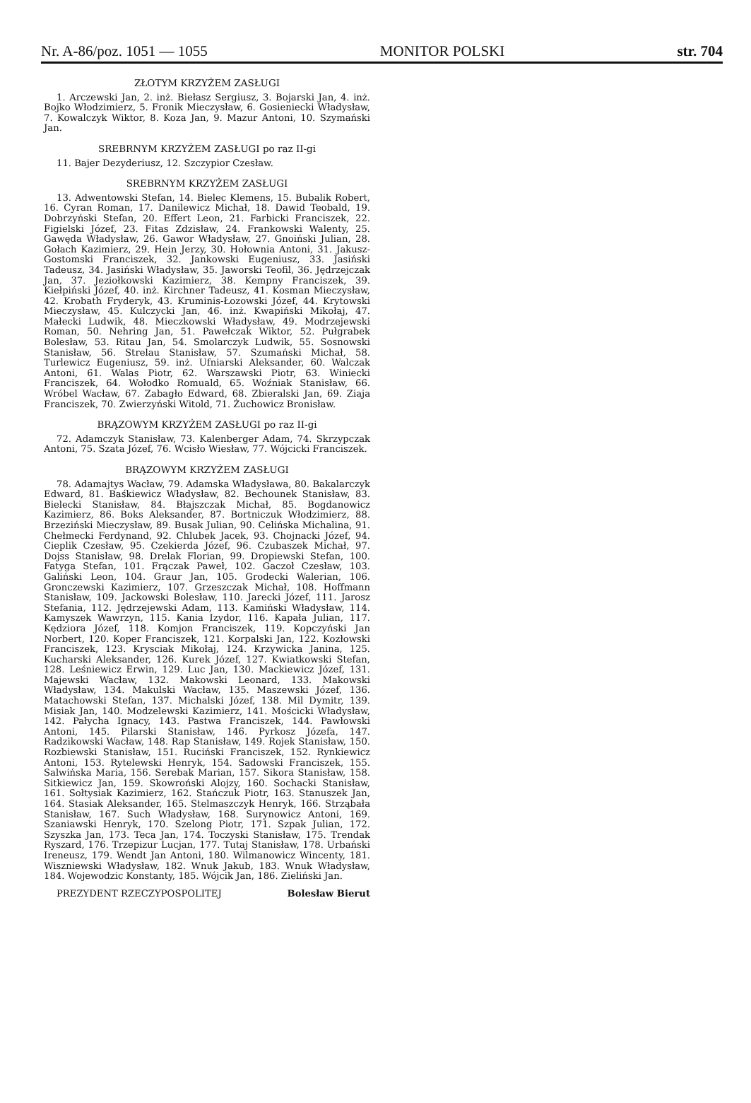Nr. A-86/poz. 1051 — 1055 MONITOR POLSKI str. 704
ZŁOTYM KRZYŻEM ZASŁUGI
1. Arczewski Jan, 2. inż. Biełasz Sergiusz, 3. Bojarski Jan, 4. inż. Bojko Włodzimierz, 5. Fronik Mieczysław, 6. Gosieniecki Władysław, 7. Kowalczyk Wiktor, 8. Koza Jan, 9. Mazur Antoni, 10. Szymański Jan.
SREBRNYM KRZYŻEM ZASŁUGI po raz II-gi
11. Bajer Dezyderiusz, 12. Szczypior Czesław.
SREBRNYM KRZYŻEM ZASŁUGI
13. Adwentowski Stefan, 14. Bielec Klemens, 15. Bubalik Robert, 16. Cyran Roman, 17. Danilewicz Michał, 18. Dawid Teobald, 19. Dobrzyński Stefan, 20. Effert Leon, 21. Farbicki Franciszek, 22. Figielski Józef, 23. Fitas Zdzisław, 24. Frankowski Walenty, 25. Gawęda Władysław, 26. Gawor Władysław, 27. Gnoiński Julian, 28. Gołach Kazimierz, 29. Hein Jerzy, 30. Hołownia Antoni, 31. Jakusz-Gostomski Franciszek, 32. Jankowski Eugeniusz, 33. Jasiński Tadeusz, 34. Jasiński Władysław, 35. Jaworski Teofil, 36. Jędrzejczak Jan, 37. Jeziołkowski Kazimierz, 38. Kempny Franciszek, 39. Kiełpiński Józef, 40. inż. Kirchner Tadeusz, 41. Kosman Mieczysław, 42. Krobath Fryderyk, 43. Kruminis-Łozowski Józef, 44. Krytowski Mieczysław, 45. Kulczycki Jan, 46. inż. Kwapiński Mikołaj, 47. Małecki Ludwik, 48. Mieczkowski Władysław, 49. Modrzejewski Roman, 50. Nehring Jan, 51. Pawełczak Wiktor, 52. Pułgrabek Bolesław, 53. Ritau Jan, 54. Smolarczyk Ludwik, 55. Sosnowski Stanisław, 56. Strelau Stanisław, 57. Szumański Michał, 58. Turlewicz Eugeniusz, 59. inż. Ufniarski Aleksander, 60. Walczak Antoni, 61. Walas Piotr, 62. Warszawski Piotr, 63. Winiecki Franciszek, 64. Wołodko Romuald, 65. Woźniak Stanisław, 66. Wróbel Wacław, 67. Zabagło Edward, 68. Zbieralski Jan, 69. Ziaja Franciszek, 70. Zwierzyński Witold, 71. Żuchowicz Bronisław.
BRĄZOWYM KRZYŻEM ZASŁUGI po raz II-gi
72. Adamczyk Stanisław, 73. Kalenberger Adam, 74. Skrzypczak Antoni, 75. Szata Józef, 76. Wcisło Wiesław, 77. Wójcicki Franciszek.
BRĄZOWYM KRZYŻEM ZASŁUGI
78. Adamajtys Wacław, 79. Adamska Władysława, 80. Bakalarczyk Edward, 81. Baśkiewicz Władysław, 82. Bechounek Stanisław, 83. Bielecki Stanisław, 84. Błajszczak Michał, 85. Bogdanowicz Kazimierz, 86. Boks Aleksander, 87. Bortniczuk Włodzimierz, 88. Brzeziński Mieczysław, 89. Busak Julian, 90. Celińska Michalina, 91. Chełmecki Ferdynand, 92. Chlubek Jacek, 93. Chojnacki Józef, 94. Cieplik Czesław, 95. Czekierda Józef, 96. Czubaszek Michał, 97. Dojss Stanisław, 98. Drelak Florian, 99. Dropiewski Stefan, 100. Fatyga Stefan, 101. Frączak Paweł, 102. Gaczoł Czesław, 103. Galiński Leon, 104. Graur Jan, 105. Grodecki Walerian, 106. Gronczewski Kazimierz, 107. Grzeszczak Michał, 108. Hoffmann Stanisław, 109. Jackowski Bolesław, 110. Jarecki Józef, 111. Jarosz Stefania, 112. Jędrzejewski Adam, 113. Kamiński Władysław, 114. Kamyszek Wawrzyn, 115. Kania Izydor, 116. Kapała Julian, 117. Kędziora Józef, 118. Komjon Franciszek, 119. Kopczyński Jan Norbert, 120. Koper Franciszek, 121. Korpalski Jan, 122. Kozłowski Franciszek, 123. Krysciak Mikołaj, 124. Krzywicka Janina, 125. Kucharski Aleksander, 126. Kurek Józef, 127. Kwiatkowski Stefan, 128. Leśniewicz Erwin, 129. Luc Jan, 130. Mackiewicz Józef, 131. Majewski Wacław, 132. Makowski Leonard, 133. Makowski Władysław, 134. Makulski Wacław, 135. Maszewski Józef, 136. Matachowski Stefan, 137. Michalski Józef, 138. Mil Dymitr, 139. Misiak Jan, 140. Modzelewski Kazimierz, 141. Mościcki Władysław, 142. Pałycha Ignacy, 143. Pastwa Franciszek, 144. Pawłowski Antoni, 145. Pilarski Stanisław, 146. Pyrkosz Józefa, 147. Radzikowski Wacław, 148. Rap Stanisław, 149. Rojek Stanisław, 150. Rozbiewski Stanisław, 151. Ruciński Franciszek, 152. Rynkiewicz Antoni, 153. Rytelewski Henryk, 154. Sadowski Franciszek, 155. Salwińska Maria, 156. Serebak Marian, 157. Sikora Stanisław, 158. Sitkiewicz Jan, 159. Skowroński Alojzy, 160. Sochacki Stanisław, 161. Sołtysiak Kazimierz, 162. Stańczuk Piotr, 163. Stanuszek Jan, 164. Stasiak Aleksander, 165. Stelmaszczyk Henryk, 166. Strząbała Stanisław, 167. Such Władysław, 168. Surynowicz Antoni, 169. Szaniawski Henryk, 170. Szelong Piotr, 171. Szpak Julian, 172. Szyszka Jan, 173. Teca Jan, 174. Toczyski Stanisław, 175. Trendak Ryszard, 176. Trzepizur Lucjan, 177. Tutaj Stanisław, 178. Urbański Ireneusz, 179. Wendt Jan Antoni, 180. Wilmanowicz Wincenty, 181. Wiszniewski Władysław, 182. Wnuk Jakub, 183. Wnuk Władysław, 184. Wojewodzic Konstanty, 185. Wójcik Jan, 186. Zieliński Jan.
PREZYDENT RZECZYPOSPOLITEJ Bolesław Bierut